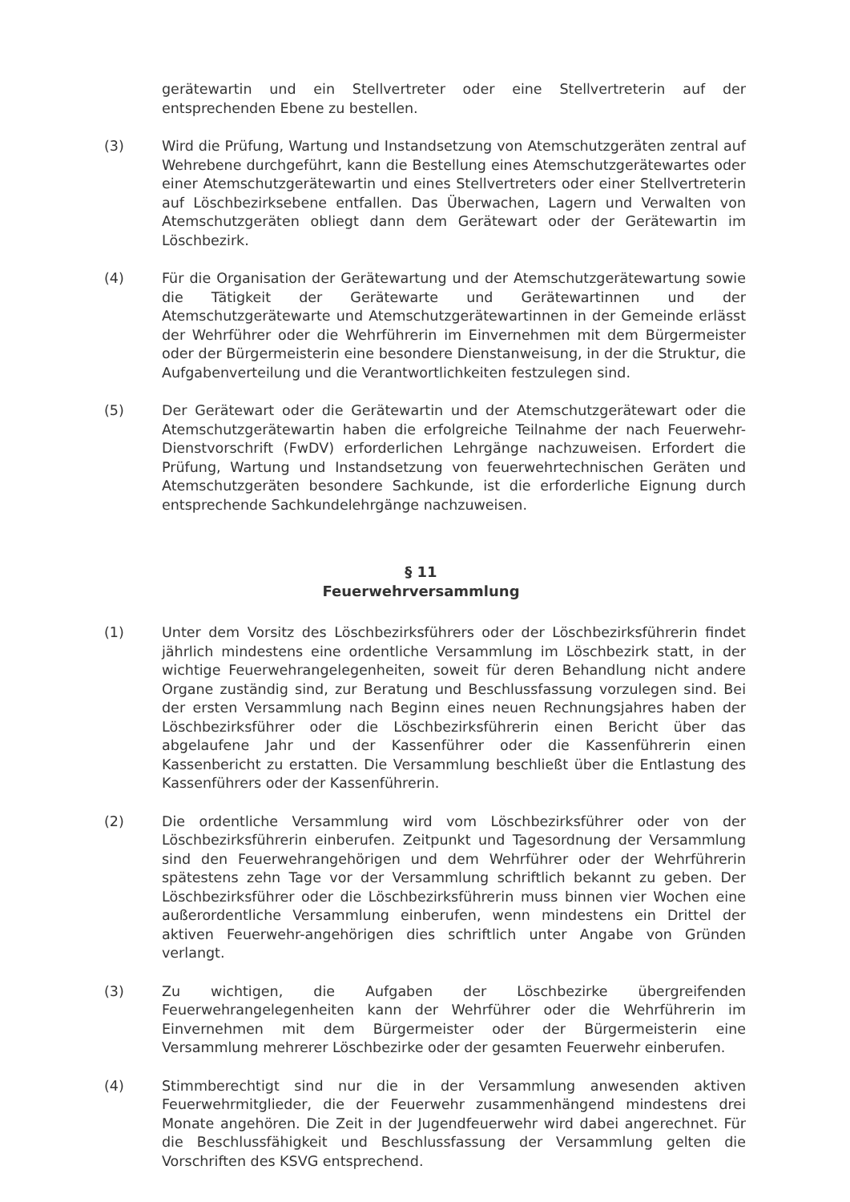gerätewartin und ein Stellvertreter oder eine Stellvertreterin auf der entsprechenden Ebene zu bestellen.
(3) Wird die Prüfung, Wartung und Instandsetzung von Atemschutzgeräten zentral auf Wehrebene durchgeführt, kann die Bestellung eines Atemschutzgerätewartes oder einer Atemschutzgerätewartin und eines Stellvertreters oder einer Stellvertreterin auf Löschbezirksebene entfallen. Das Überwachen, Lagern und Verwalten von Atemschutzgeräten obliegt dann dem Gerätewart oder der Gerätewartin im Löschbezirk.
(4) Für die Organisation der Gerätewartung und der Atemschutzgerätewartung sowie die Tätigkeit der Gerätewarte und Gerätewartinnen und der Atemschutzgerätewarte und Atemschutzgerätewartinnen in der Gemeinde erlässt der Wehrführer oder die Wehrführerin im Einvernehmen mit dem Bürgermeister oder der Bürgermeisterin eine besondere Dienstanweisung, in der die Struktur, die Aufgabenverteilung und die Verantwortlichkeiten festzulegen sind.
(5) Der Gerätewart oder die Gerätewartin und der Atemschutzgerätewart oder die Atemschutzgerätewartin haben die erfolgreiche Teilnahme der nach Feuerwehr-Dienstvorschrift (FwDV) erforderlichen Lehrgänge nachzuweisen. Erfordert die Prüfung, Wartung und Instandsetzung von feuerwehrtechnischen Geräten und Atemschutzgeräten besondere Sachkunde, ist die erforderliche Eignung durch entsprechende Sachkundelehrgänge nachzuweisen.
§ 11
Feuerwehrversammlung
(1) Unter dem Vorsitz des Löschbezirksführers oder der Löschbezirksführerin findet jährlich mindestens eine ordentliche Versammlung im Löschbezirk statt, in der wichtige Feuerwehrangelegenheiten, soweit für deren Behandlung nicht andere Organe zuständig sind, zur Beratung und Beschlussfassung vorzulegen sind. Bei der ersten Versammlung nach Beginn eines neuen Rechnungsjahres haben der Löschbezirksführer oder die Löschbezirksführerin einen Bericht über das abgelaufene Jahr und der Kassenführer oder die Kassenführerin einen Kassenbericht zu erstatten. Die Versammlung beschließt über die Entlastung des Kassenführers oder der Kassenführerin.
(2) Die ordentliche Versammlung wird vom Löschbezirksführer oder von der Löschbezirksführerin einberufen. Zeitpunkt und Tagesordnung der Versammlung sind den Feuerwehrangehörigen und dem Wehrführer oder der Wehrführerin spätestens zehn Tage vor der Versammlung schriftlich bekannt zu geben. Der Löschbezirksführer oder die Löschbezirksführerin muss binnen vier Wochen eine außerordentliche Versammlung einberufen, wenn mindestens ein Drittel der aktiven Feuerwehr-angehörigen dies schriftlich unter Angabe von Gründen verlangt.
(3) Zu wichtigen, die Aufgaben der Löschbezirke übergreifenden Feuerwehrangelegenheiten kann der Wehrführer oder die Wehrführerin im Einvernehmen mit dem Bürgermeister oder der Bürgermeisterin eine Versammlung mehrerer Löschbezirke oder der gesamten Feuerwehr einberufen.
(4) Stimmberechtigt sind nur die in der Versammlung anwesenden aktiven Feuerwehrmitglieder, die der Feuerwehr zusammenhängend mindestens drei Monate angehören. Die Zeit in der Jugendfeuerwehr wird dabei angerechnet. Für die Beschlussfähigkeit und Beschlussfassung der Versammlung gelten die Vorschriften des KSVG entsprechend.